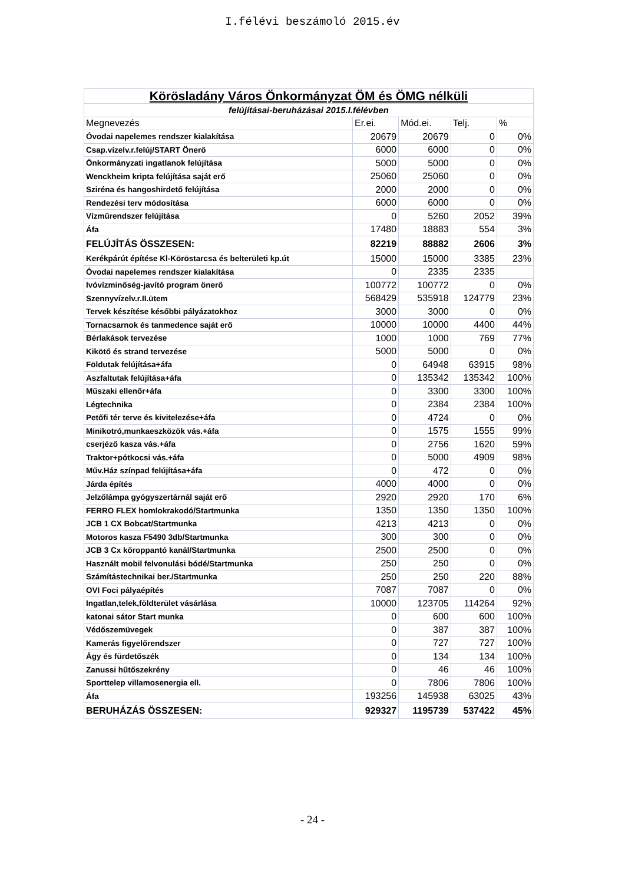I.félévi beszámoló 2015.év
| Körösladány Város Önkormányzat ÖM és ÖMG nélküli | | | | |
| felújításai-beruházásai 2015.I.félévben | | | | |
| Megnevezés | Er.ei. | Mód.ei. | Telj. | % |
| Óvodai napelemes rendszer kialakítása | 20679 | 20679 | 0 | 0% |
| Csap.vízelv.r.felúj/START Önerő | 6000 | 6000 | 0 | 0% |
| Önkormányzati ingatlanok felújítása | 5000 | 5000 | 0 | 0% |
| Wenckheim kripta felújítása saját erő | 25060 | 25060 | 0 | 0% |
| Sziréna és hangoshirdető felújítása | 2000 | 2000 | 0 | 0% |
| Rendezési terv módosítása | 6000 | 6000 | 0 | 0% |
| Vízműrendszer felújítása | 0 | 5260 | 2052 | 39% |
| Áfa | 17480 | 18883 | 554 | 3% |
| FELÚJÍTÁS ÖSSZESEN: | 82219 | 88882 | 2606 | 3% |
| Kerékpárút építése Kl-Köröstarcsa és belterületi kp.út | 15000 | 15000 | 3385 | 23% |
| Óvodai napelemes rendszer kialakítása | 0 | 2335 | 2335 | |
| Ivóvízminőség-javító program önerő | 100772 | 100772 | 0 | 0% |
| Szennyvízelv.r.II.ütem | 568429 | 535918 | 124779 | 23% |
| Tervek készítése későbbi pályázatokhoz | 3000 | 3000 | 0 | 0% |
| Tornacsarnok és tanmedence saját erő | 10000 | 10000 | 4400 | 44% |
| Bérlakások tervezése | 1000 | 1000 | 769 | 77% |
| Kikötő és strand tervezése | 5000 | 5000 | 0 | 0% |
| Földutak felújítása+áfa | 0 | 64948 | 63915 | 98% |
| Aszfaltutak felújítása+áfa | 0 | 135342 | 135342 | 100% |
| Műszaki ellenőr+áfa | 0 | 3300 | 3300 | 100% |
| Légtechnika | 0 | 2384 | 2384 | 100% |
| Petőfi tér terve és kivitelezése+áfa | 0 | 4724 | 0 | 0% |
| Minikotró,munkaeszközök vás.+áfa | 0 | 1575 | 1555 | 99% |
| cserjéző kasza vás.+áfa | 0 | 2756 | 1620 | 59% |
| Traktor+pótkocsi vás.+áfa | 0 | 5000 | 4909 | 98% |
| Műv.Ház színpad felújítása+áfa | 0 | 472 | 0 | 0% |
| Járda építés | 4000 | 4000 | 0 | 0% |
| Jelzőlámpa gyógyszertárnál saját erő | 2920 | 2920 | 170 | 6% |
| FERRO FLEX homlokrakodó/Startmunka | 1350 | 1350 | 1350 | 100% |
| JCB 1 CX Bobcat/Startmunka | 4213 | 4213 | 0 | 0% |
| Motoros kasza F5490 3db/Startmunka | 300 | 300 | 0 | 0% |
| JCB 3 Cx kőroppantó kanál/Startmunka | 2500 | 2500 | 0 | 0% |
| Használt mobil felvonulási bódé/Startmunka | 250 | 250 | 0 | 0% |
| Számítástechnikai ber./Startmunka | 250 | 250 | 220 | 88% |
| OVI Foci pályaépítés | 7087 | 7087 | 0 | 0% |
| Ingatlan,telek,földterület vásárlása | 10000 | 123705 | 114264 | 92% |
| katonai sátor Start munka | 0 | 600 | 600 | 100% |
| Védőszemüvegek | 0 | 387 | 387 | 100% |
| Kamerás figyelőrendszer | 0 | 727 | 727 | 100% |
| Ágy és fürdetőszék | 0 | 134 | 134 | 100% |
| Zanussi hűtőszekrény | 0 | 46 | 46 | 100% |
| Sporttelep villamosenergia ell. | 0 | 7806 | 7806 | 100% |
| Áfa | 193256 | 145938 | 63025 | 43% |
| BERUHÁZÁS ÖSSZESEN: | 929327 | 1195739 | 537422 | 45% |
- 24 -